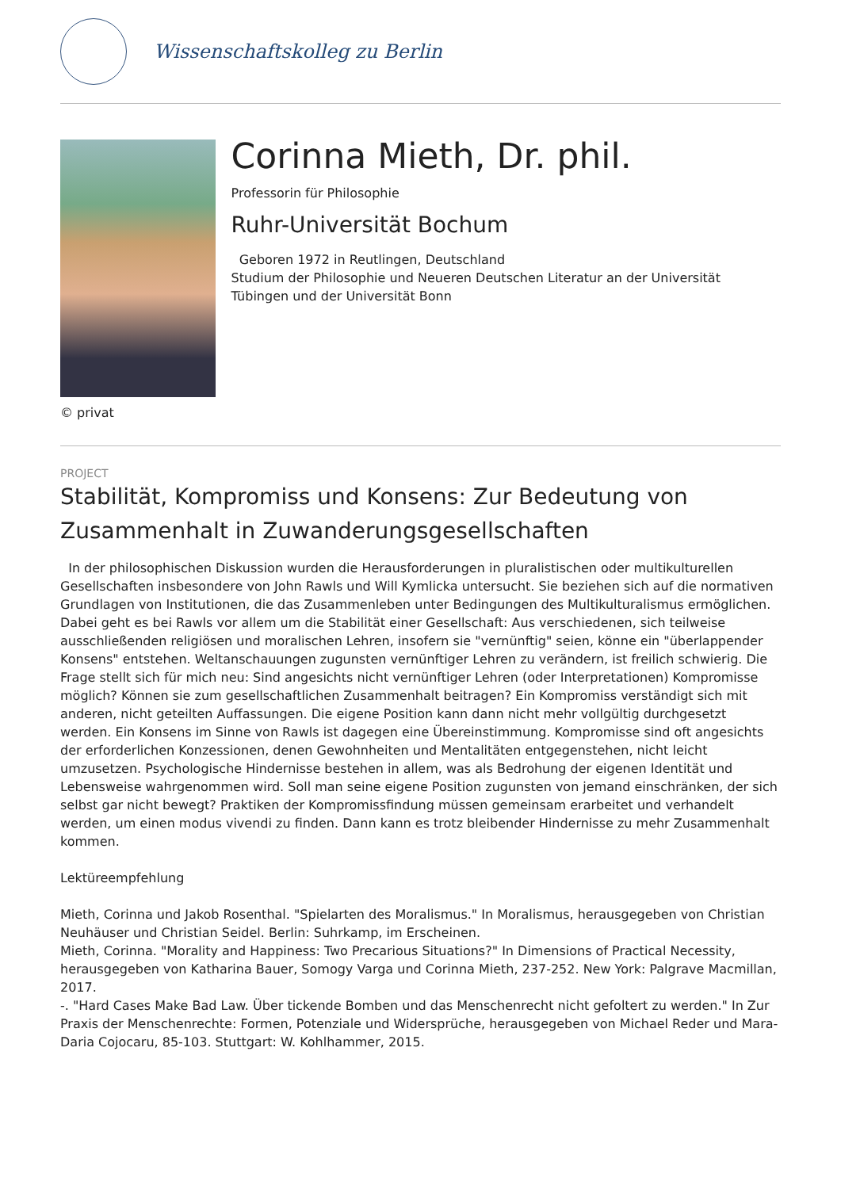Wissenschaftskolleg zu Berlin
Corinna Mieth, Dr. phil.
Professorin für Philosophie
Ruhr-Universität Bochum
Geboren 1972 in Reutlingen, Deutschland
Studium der Philosophie und Neueren Deutschen Literatur an der Universität Tübingen und der Universität Bonn
© privat
PROJECT
Stabilität, Kompromiss und Konsens: Zur Bedeutung von Zusammenhalt in Zuwanderungsgesellschaften
In der philosophischen Diskussion wurden die Herausforderungen in pluralistischen oder multikulturellen Gesellschaften insbesondere von John Rawls und Will Kymlicka untersucht. Sie beziehen sich auf die normativen Grundlagen von Institutionen, die das Zusammenleben unter Bedingungen des Multikulturalismus ermöglichen. Dabei geht es bei Rawls vor allem um die Stabilität einer Gesellschaft: Aus verschiedenen, sich teilweise ausschließenden religiösen und moralischen Lehren, insofern sie "vernünftig" seien, könne ein "überlappender Konsens" entstehen. Weltanschauungen zugunsten vernünftiger Lehren zu verändern, ist freilich schwierig. Die Frage stellt sich für mich neu: Sind angesichts nicht vernünftiger Lehren (oder Interpretationen) Kompromisse möglich? Können sie zum gesellschaftlichen Zusammenhalt beitragen? Ein Kompromiss verständigt sich mit anderen, nicht geteilten Auffassungen. Die eigene Position kann dann nicht mehr vollgültig durchgesetzt werden. Ein Konsens im Sinne von Rawls ist dagegen eine Übereinstimmung. Kompromisse sind oft angesichts der erforderlichen Konzessionen, denen Gewohnheiten und Mentalitäten entgegenstehen, nicht leicht umzusetzen. Psychologische Hindernisse bestehen in allem, was als Bedrohung der eigenen Identität und Lebensweise wahrgenommen wird. Soll man seine eigene Position zugunsten von jemand einschränken, der sich selbst gar nicht bewegt? Praktiken der Kompromissfindung müssen gemeinsam erarbeitet und verhandelt werden, um einen modus vivendi zu finden. Dann kann es trotz bleibender Hindernisse zu mehr Zusammenhalt kommen.
Lektüreempfehlung
Mieth, Corinna und Jakob Rosenthal. "Spielarten des Moralismus." In Moralismus, herausgegeben von Christian Neuhäuser und Christian Seidel. Berlin: Suhrkamp, im Erscheinen.
Mieth, Corinna. "Morality and Happiness: Two Precarious Situations?" In Dimensions of Practical Necessity, herausgegeben von Katharina Bauer, Somogy Varga und Corinna Mieth, 237-252. New York: Palgrave Macmillan, 2017.
-. "Hard Cases Make Bad Law. Über tickende Bomben und das Menschenrecht nicht gefoltert zu werden." In Zur Praxis der Menschenrechte: Formen, Potenziale und Widersprüche, herausgegeben von Michael Reder und Mara-Daria Cojocaru, 85-103. Stuttgart: W. Kohlhammer, 2015.